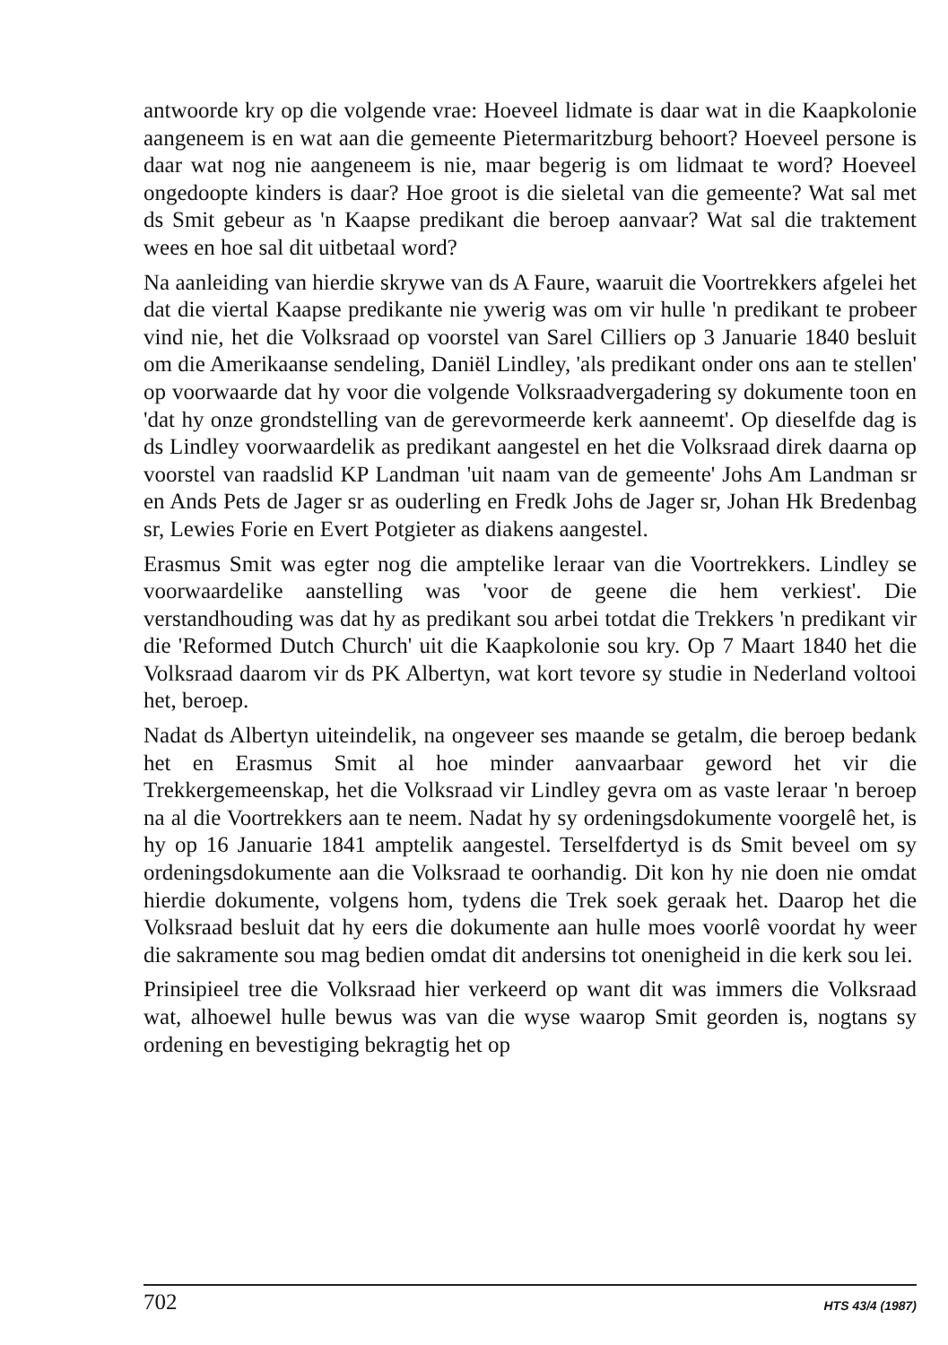antwoorde kry op die volgende vrae: Hoeveel lidmate is daar wat in die Kaapkolonie aangeneem is en wat aan die gemeente Pietermaritzburg behoort? Hoeveel persone is daar wat nog nie aangeneem is nie, maar begerig is om lidmaat te word? Hoeveel ongedoopte kinders is daar? Hoe groot is die sieletal van die gemeente? Wat sal met ds Smit gebeur as 'n Kaapse predikant die beroep aanvaar? Wat sal die traktement wees en hoe sal dit uitbetaal word?
Na aanleiding van hierdie skrywe van ds A Faure, waaruit die Voortrekkers afgelei het dat die viertal Kaapse predikante nie ywerig was om vir hulle 'n predikant te probeer vind nie, het die Volksraad op voorstel van Sarel Cilliers op 3 Januarie 1840 besluit om die Amerikaanse sendeling, Daniël Lindley, 'als predikant onder ons aan te stellen' op voorwaarde dat hy voor die volgende Volksraadvergadering sy dokumente toon en 'dat hy onze grondstelling van de gerevormeerde kerk aanneemt'. Op dieselfde dag is ds Lindley voorwaardelik as predikant aangestel en het die Volksraad direk daarna op voorstel van raadslid KP Landman 'uit naam van de gemeente' Johs Am Landman sr en Ands Pets de Jager sr as ouderling en Fredk Johs de Jager sr, Johan Hk Bredenbag sr, Lewies Forie en Evert Potgieter as diakens aangestel.
Erasmus Smit was egter nog die amptelike leraar van die Voortrekkers. Lindley se voorwaardelike aanstelling was 'voor de geene die hem verkiest'. Die verstandhouding was dat hy as predikant sou arbei totdat die Trekkers 'n predikant vir die 'Reformed Dutch Church' uit die Kaapkolonie sou kry. Op 7 Maart 1840 het die Volksraad daarom vir ds PK Albertyn, wat kort tevore sy studie in Nederland voltooi het, beroep.
Nadat ds Albertyn uiteindelik, na ongeveer ses maande se getalm, die beroep bedank het en Erasmus Smit al hoe minder aanvaarbaar geword het vir die Trekkergemeenskap, het die Volksraad vir Lindley gevra om as vaste leraar 'n beroep na al die Voortrekkers aan te neem. Nadat hy sy ordeningsdokumente voorgelê het, is hy op 16 Januarie 1841 amptelik aangestel. Terselfdertyd is ds Smit beveel om sy ordeningsdokumente aan die Volksraad te oorhandig. Dit kon hy nie doen nie omdat hierdie dokumente, volgens hom, tydens die Trek soek geraak het. Daarop het die Volksraad besluit dat hy eers die dokumente aan hulle moes voorlê voordat hy weer die sakramente sou mag bedien omdat dit andersins tot onenigheid in die kerk sou lei.
Prinsipieel tree die Volksraad hier verkeerd op want dit was immers die Volksraad wat, alhoewel hulle bewus was van die wyse waarop Smit georden is, nogtans sy ordening en bevestiging bekragtig het op
702 HTS 43/4 (1987)